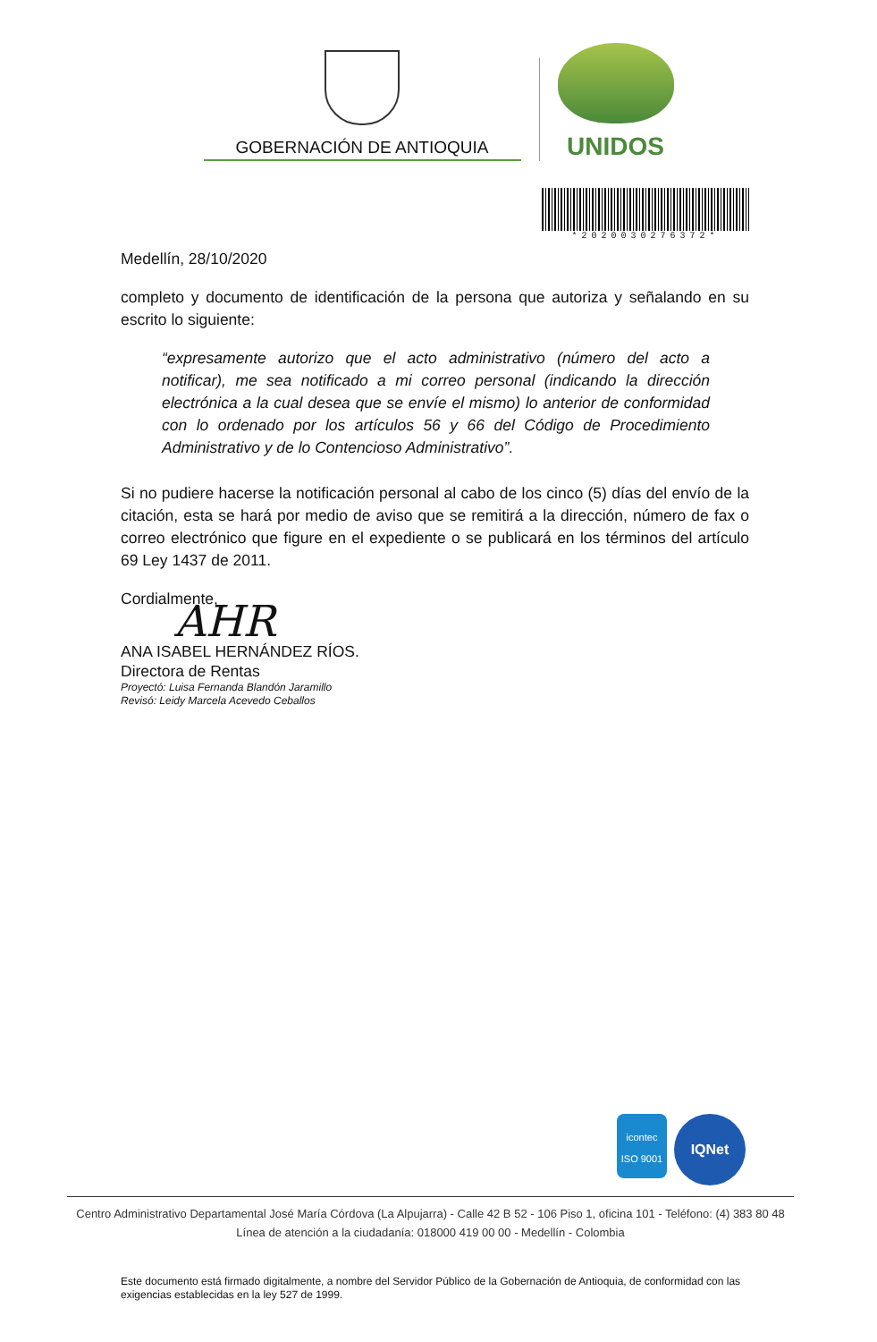GOBERNACIÓN DE ANTIOQUIA
UNIDOS
*2020030276372*
Medellín, 28/10/2020
completo y documento de identificación de la persona que autoriza y señalando en su escrito lo siguiente:
“expresamente autorizo que el acto administrativo (número del acto a notificar), me sea notificado a mi correo personal (indicando la dirección electrónica a la cual desea que se envíe el mismo) lo anterior de conformidad con lo ordenado por los artículos 56 y 66 del Código de Procedimiento Administrativo y de lo Contencioso Administrativo”.
Si no pudiere hacerse la notificación personal al cabo de los cinco (5) días del envío de la citación, esta se hará por medio de aviso que se remitirá a la dirección, número de fax o correo electrónico que figure en el expediente o se publicará en los términos del artículo 69 Ley 1437 de 2011.
Cordialmente,
AHR
ANA ISABEL HERNÁNDEZ RÍOS.
Directora de Rentas
Proyectó: Luisa Fernanda Blandón Jaramillo
Revisó: Leidy Marcela Acevedo Ceballos
icontec
ISO 9001
IQNet
Centro Administrativo Departamental José María Córdova (La Alpujarra) - Calle 42 B 52 - 106 Piso 1, oficina 101 - Teléfono: (4) 383 80 48
Línea de atención a la ciudadanía: 018000 419 00 00 - Medellín - Colombia
Este documento está firmado digitalmente, a nombre del Servidor Público de la Gobernación de Antioquia, de conformidad con las exigencias establecidas en la ley 527 de 1999.